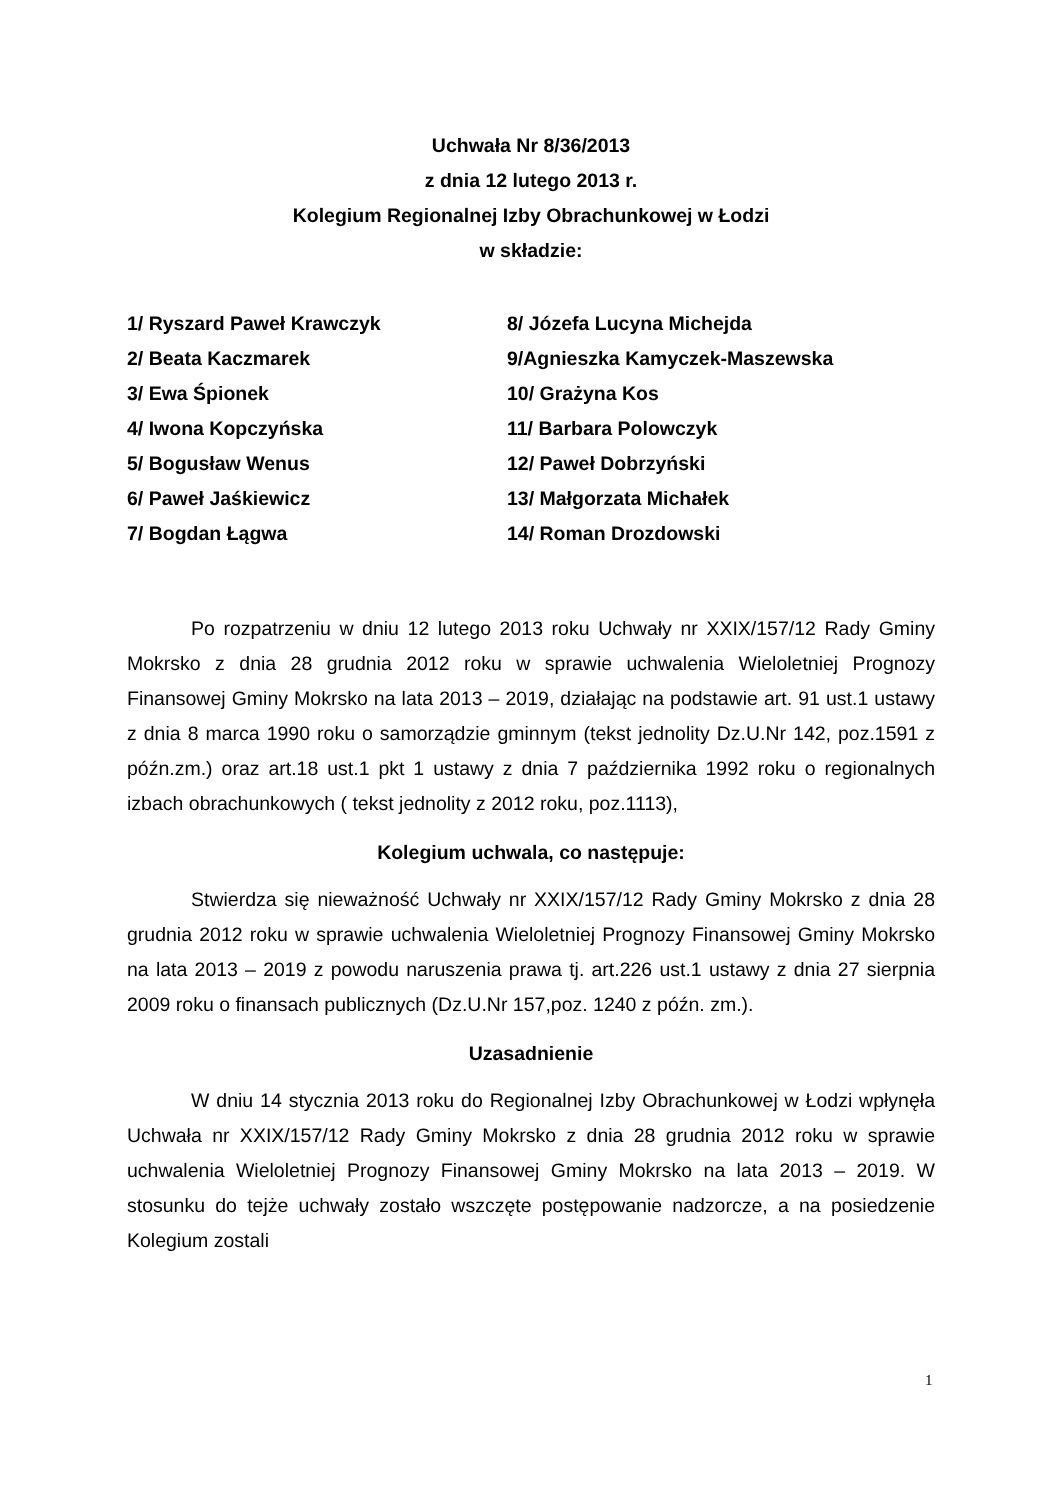Uchwała Nr 8/36/2013
z dnia 12 lutego 2013 r.
Kolegium Regionalnej Izby Obrachunkowej w Łodzi
w składzie:
1/ Ryszard Paweł Krawczyk
2/ Beata Kaczmarek
3/ Ewa Śpionek
4/ Iwona Kopczyńska
5/ Bogusław Wenus
6/ Paweł Jaśkiewicz
7/ Bogdan Łągwa
8/ Józefa Lucyna Michejda
9/Agnieszka Kamyczek-Maszewska
10/ Grażyna Kos
11/ Barbara Polowczyk
12/ Paweł Dobrzyński
13/ Małgorzata Michałek
14/ Roman Drozdowski
Po rozpatrzeniu w dniu 12 lutego 2013 roku Uchwały nr XXIX/157/12 Rady Gminy Mokrsko z dnia 28 grudnia 2012 roku w sprawie uchwalenia Wieloletniej Prognozy Finansowej Gminy Mokrsko na lata 2013 – 2019, działając na podstawie art. 91 ust.1 ustawy z dnia 8 marca 1990 roku o samorządzie gminnym (tekst jednolity Dz.U.Nr 142, poz.1591 z późn.zm.) oraz art.18 ust.1 pkt 1 ustawy z dnia 7 października 1992 roku o regionalnych izbach obrachunkowych ( tekst jednolity z 2012 roku, poz.1113),
Kolegium uchwala, co następuje:
Stwierdza się nieważność Uchwały nr XXIX/157/12 Rady Gminy Mokrsko z dnia 28 grudnia 2012 roku w sprawie uchwalenia Wieloletniej Prognozy Finansowej Gminy Mokrsko na lata 2013 – 2019 z powodu naruszenia prawa tj. art.226 ust.1 ustawy z dnia 27 sierpnia 2009 roku o finansach publicznych (Dz.U.Nr 157,poz. 1240 z późn. zm.).
Uzasadnienie
W dniu 14 stycznia 2013 roku do Regionalnej Izby Obrachunkowej w Łodzi wpłynęła Uchwała nr XXIX/157/12 Rady Gminy Mokrsko z dnia 28 grudnia 2012 roku w sprawie uchwalenia Wieloletniej Prognozy Finansowej Gminy Mokrsko na lata 2013 – 2019. W stosunku do tejże uchwały zostało wszczęte postępowanie nadzorcze, a na posiedzenie Kolegium zostali
1